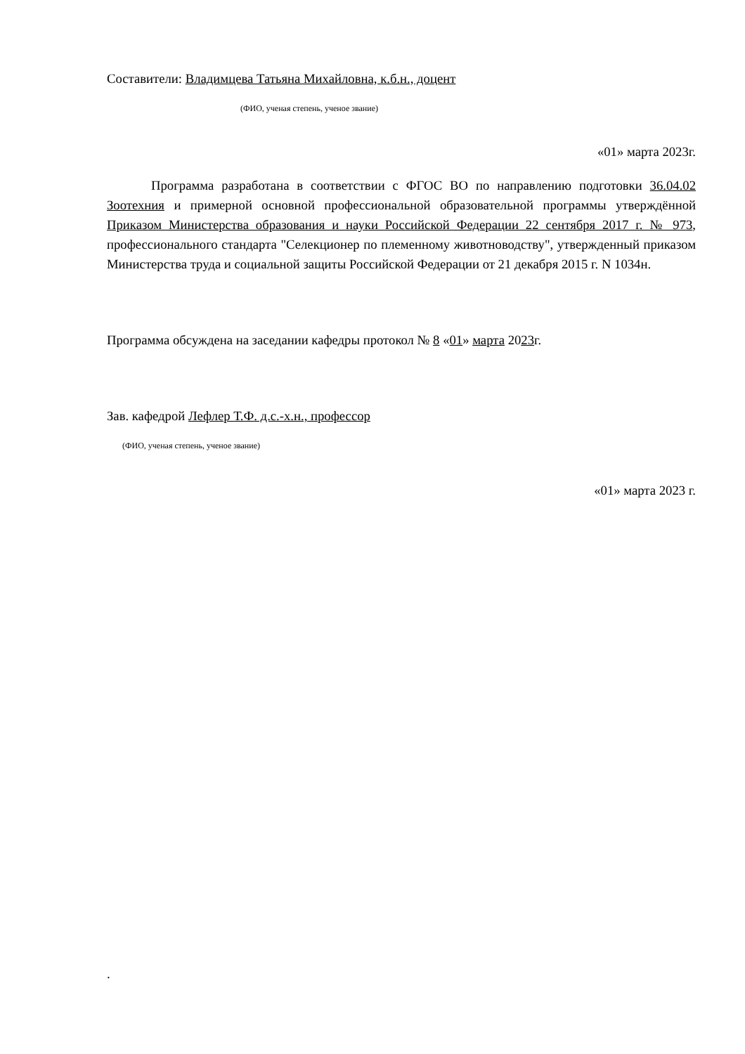Составители: Владимцева Татьяна Михайловна, к.б.н., доцент
(ФИО, ученая степень, ученое звание)
«01» марта 2023г.
Программа разработана в соответствии с ФГОС ВО по направлению подготовки 36.04.02 Зоотехния и примерной основной профессиональной образовательной программы утверждённой Приказом Министерства образования и науки Российской Федерации 22 сентября 2017 г. № 973, профессионального стандарта "Селекционер по племенному животноводству", утвержденный приказом Министерства труда и социальной защиты Российской Федерации от 21 декабря 2015 г. N 1034н.
Программа обсуждена на заседании кафедры протокол № 8 «01» марта 2023г.
Зав. кафедрой Лефлер Т.Ф. д.с.-х.н., профессор
(ФИО, ученая степень, ученое звание)
«01» марта 2023 г.
.